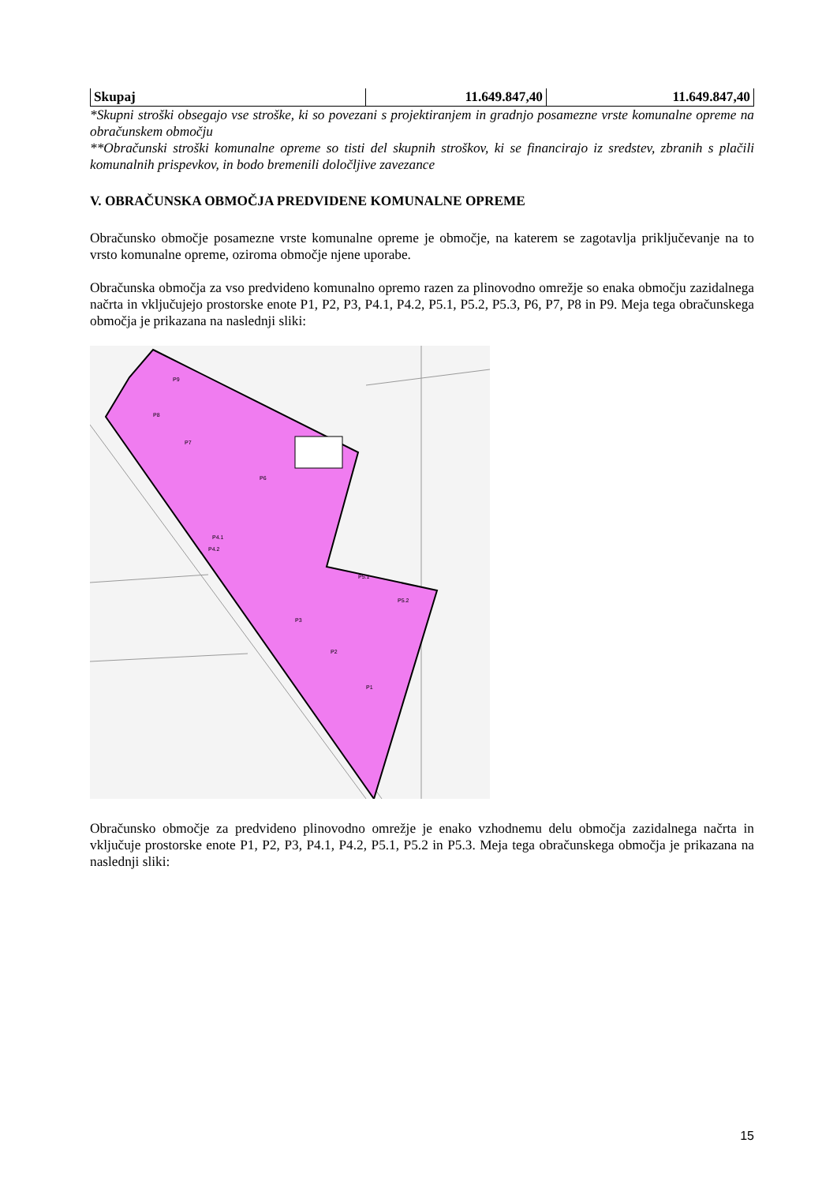| Skupaj | 11.649.847,40 | 11.649.847,40 |
*Skupni stroški obsegajo vse stroške, ki so povezani s projektiranjem in gradnjo posamezne vrste komunalne opreme na obračunskem območju
**Obračunski stroški komunalne opreme so tisti del skupnih stroškov, ki se financirajo iz sredstev, zbranih s plačili komunalnih prispevkov, in bodo bremenili določljive zavezance
V. OBRAČUNSKA OBMOČJA PREDVIDENE KOMUNALNE OPREME
Obračunsko območje posamezne vrste komunalne opreme je območje, na katerem se zagotavlja priključevanje na to vrsto komunalne opreme, oziroma območje njene uporabe.
Obračunska območja za vso predvideno komunalno opremo razen za plinovodno omrežje so enaka območju zazidalnega načrta in vključujejo prostorske enote P1, P2, P3, P4.1, P4.2, P5.1, P5.2, P5.3, P6, P7, P8 in P9. Meja tega obračunskega območja je prikazana na naslednji sliki:
P9
P8
P7
P6
P4.1
P4.2
P5.1
P5.2
P3
P2
P1
Obračunsko območje za predvideno plinovodno omrežje je enako vzhodnemu delu območja zazidalnega načrta in vključuje prostorske enote P1, P2, P3, P4.1, P4.2, P5.1, P5.2 in P5.3. Meja tega obračunskega območja je prikazana na naslednji sliki:
15